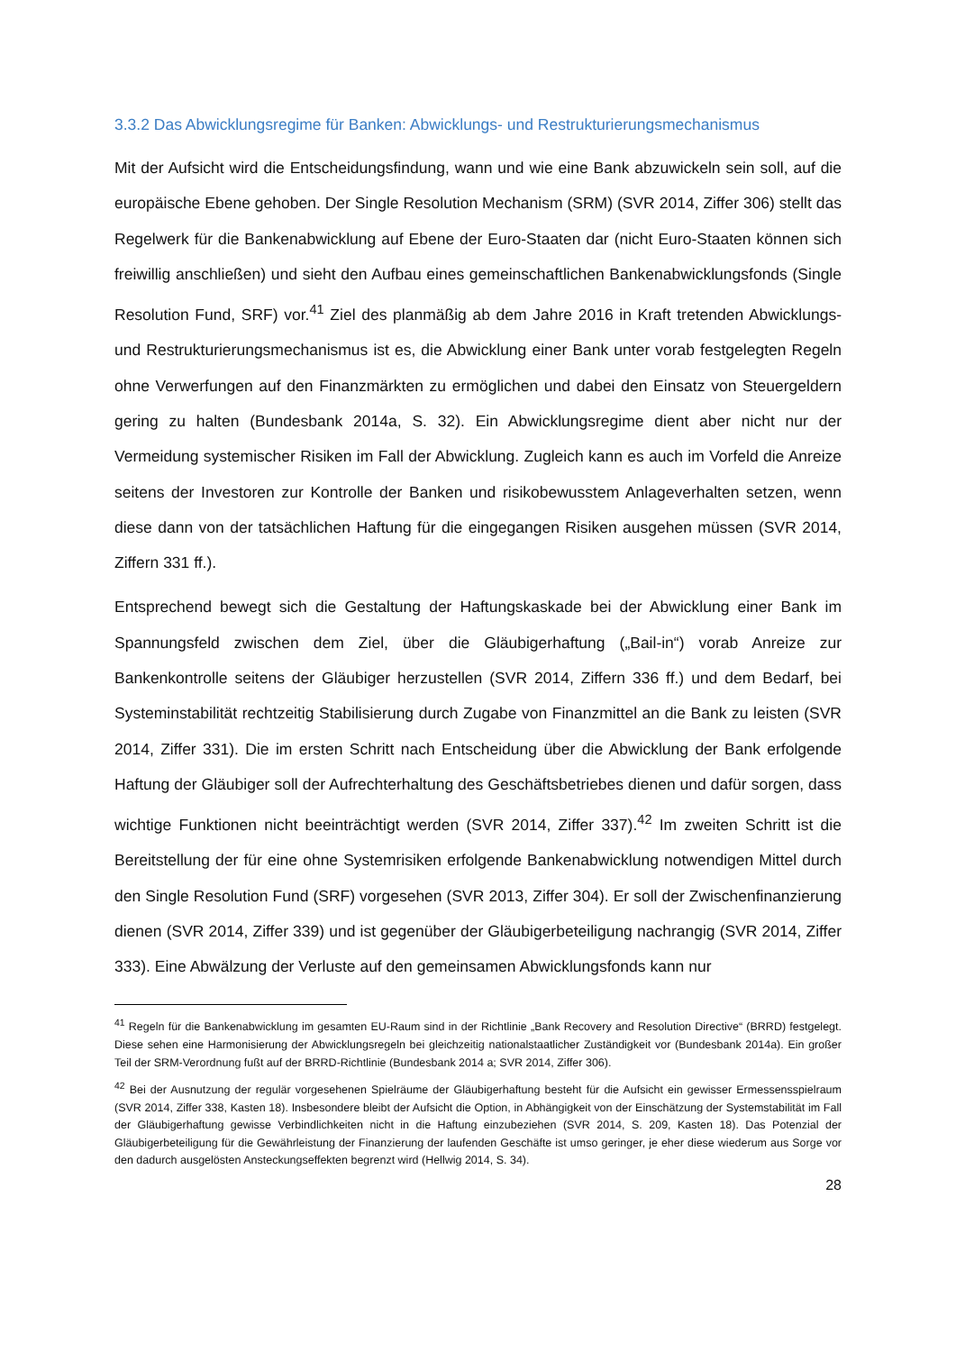3.3.2 Das Abwicklungsregime für Banken: Abwicklungs- und Restrukturierungsmechanismus
Mit der Aufsicht wird die Entscheidungsfindung, wann und wie eine Bank abzuwickeln sein soll, auf die europäische Ebene gehoben. Der Single Resolution Mechanism (SRM) (SVR 2014, Ziffer 306) stellt das Regelwerk für die Bankenabwicklung auf Ebene der Euro-Staaten dar (nicht Euro-Staaten können sich freiwillig anschließen) und sieht den Aufbau eines gemeinschaftlichen Bankenabwicklungsfonds (Single Resolution Fund, SRF) vor.<sup>41</sup> Ziel des planmäßig ab dem Jahre 2016 in Kraft tretenden Abwicklungs- und Restrukturierungsmechanismus ist es, die Abwicklung einer Bank unter vorab festgelegten Regeln ohne Verwerfungen auf den Finanzmärkten zu ermöglichen und dabei den Einsatz von Steuergeldern gering zu halten (Bundesbank 2014a, S. 32). Ein Abwicklungsregime dient aber nicht nur der Vermeidung systemischer Risiken im Fall der Abwicklung. Zugleich kann es auch im Vorfeld die Anreize seitens der Investoren zur Kontrolle der Banken und risikobewusstem Anlageverhalten setzen, wenn diese dann von der tatsächlichen Haftung für die eingegangen Risiken ausgehen müssen (SVR 2014, Ziffern 331 ff.).
Entsprechend bewegt sich die Gestaltung der Haftungskaskade bei der Abwicklung einer Bank im Spannungsfeld zwischen dem Ziel, über die Gläubigerhaftung („Bail-in“) vorab Anreize zur Bankenkontrolle seitens der Gläubiger herzustellen (SVR 2014, Ziffern 336 ff.) und dem Bedarf, bei Systeminstabilität rechtzeitig Stabilisierung durch Zugabe von Finanzmittel an die Bank zu leisten (SVR 2014, Ziffer 331). Die im ersten Schritt nach Entscheidung über die Abwicklung der Bank erfolgende Haftung der Gläubiger soll der Aufrechterhaltung des Geschäftsbetriebes dienen und dafür sorgen, dass wichtige Funktionen nicht beeinträchtigt werden (SVR 2014, Ziffer 337).<sup>42</sup> Im zweiten Schritt ist die Bereitstellung der für eine ohne Systemrisiken erfolgende Bankenabwicklung notwendigen Mittel durch den Single Resolution Fund (SRF) vorgesehen (SVR 2013, Ziffer 304). Er soll der Zwischenfinanzierung dienen (SVR 2014, Ziffer 339) und ist gegenüber der Gläubigerbeteiligung nachrangig (SVR 2014, Ziffer 333). Eine Abwälzung der Verluste auf den gemeinsamen Abwicklungsfonds kann nur
<sup>41</sup> Regeln für die Bankenabwicklung im gesamten EU-Raum sind in der Richtlinie „Bank Recovery and Resolution Directive“ (BRRD) festgelegt. Diese sehen eine Harmonisierung der Abwicklungsregeln bei gleichzeitig nationalstaatlicher Zuständigkeit vor (Bundesbank 2014a). Ein großer Teil der SRM-Verordnung fußt auf der BRRD-Richtlinie (Bundesbank 2014 a; SVR 2014, Ziffer 306).
<sup>42</sup> Bei der Ausnutzung der regulär vorgesehenen Spielräume der Gläubigerhaftung besteht für die Aufsicht ein gewisser Ermessensspielraum (SVR 2014, Ziffer 338, Kasten 18). Insbesondere bleibt der Aufsicht die Option, in Abhängigkeit von der Einschätzung der Systemstabilität im Fall der Gläubigerhaftung gewisse Verbindlichkeiten nicht in die Haftung einzubeziehen (SVR 2014, S. 209, Kasten 18). Das Potenzial der Gläubigerbeteiligung für die Gewährleistung der Finanzierung der laufenden Geschäfte ist umso geringer, je eher diese wiederum aus Sorge vor den dadurch ausgelösten Ansteckungseffekten begrenzt wird (Hellwig 2014, S. 34).
28